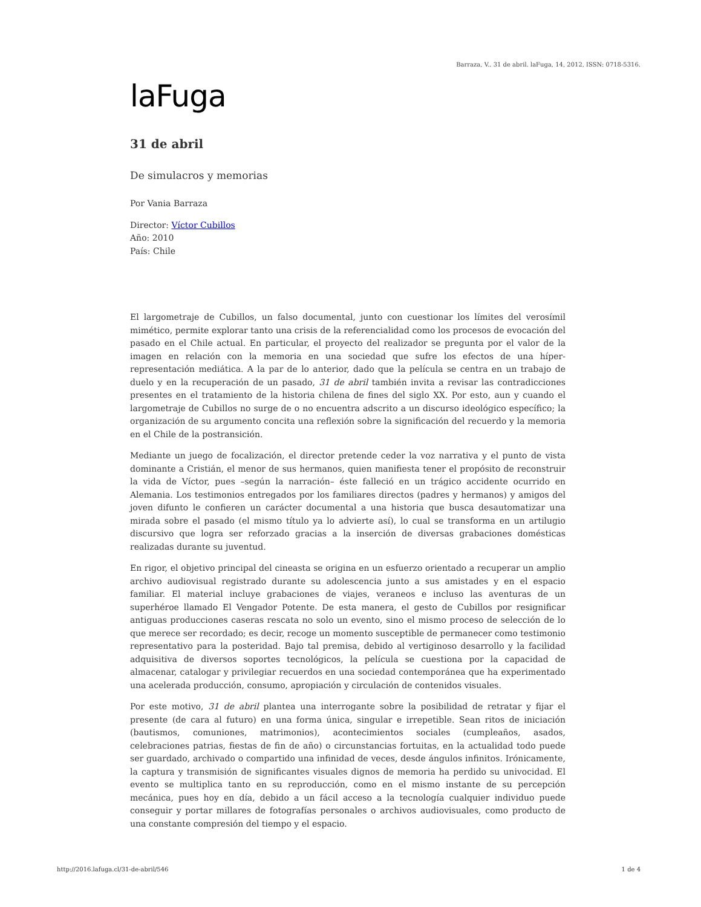Barraza, V.. 31 de abril. laFuga, 14, 2012, ISSN: 0718-5316.
laFuga
31 de abril
De simulacros y memorias
Por Vania Barraza
Director: Víctor Cubillos
Año: 2010
País: Chile
El largometraje de Cubillos, un falso documental, junto con cuestionar los límites del verosímil mimético, permite explorar tanto una crisis de la referencialidad como los procesos de evocación del pasado en el Chile actual. En particular, el proyecto del realizador se pregunta por el valor de la imagen en relación con la memoria en una sociedad que sufre los efectos de una híper-representación mediática. A la par de lo anterior, dado que la película se centra en un trabajo de duelo y en la recuperación de un pasado, 31 de abril también invita a revisar las contradicciones presentes en el tratamiento de la historia chilena de fines del siglo XX. Por esto, aun y cuando el largometraje de Cubillos no surge de o no encuentra adscrito a un discurso ideológico específico; la organización de su argumento concita una reflexión sobre la significación del recuerdo y la memoria en el Chile de la postransición.
Mediante un juego de focalización, el director pretende ceder la voz narrativa y el punto de vista dominante a Cristián, el menor de sus hermanos, quien manifiesta tener el propósito de reconstruir la vida de Víctor, pues –según la narración– éste falleció en un trágico accidente ocurrido en Alemania. Los testimonios entregados por los familiares directos (padres y hermanos) y amigos del joven difunto le confieren un carácter documental a una historia que busca desautomatizar una mirada sobre el pasado (el mismo título ya lo advierte así), lo cual se transforma en un artilugio discursivo que logra ser reforzado gracias a la inserción de diversas grabaciones domésticas realizadas durante su juventud.
En rigor, el objetivo principal del cineasta se origina en un esfuerzo orientado a recuperar un amplio archivo audiovisual registrado durante su adolescencia junto a sus amistades y en el espacio familiar. El material incluye grabaciones de viajes, veraneos e incluso las aventuras de un superhéroe llamado El Vengador Potente. De esta manera, el gesto de Cubillos por resignificar antiguas producciones caseras rescata no solo un evento, sino el mismo proceso de selección de lo que merece ser recordado; es decir, recoge un momento susceptible de permanecer como testimonio representativo para la posteridad. Bajo tal premisa, debido al vertiginoso desarrollo y la facilidad adquisitiva de diversos soportes tecnológicos, la película se cuestiona por la capacidad de almacenar, catalogar y privilegiar recuerdos en una sociedad contemporánea que ha experimentado una acelerada producción, consumo, apropiación y circulación de contenidos visuales.
Por este motivo, 31 de abril plantea una interrogante sobre la posibilidad de retratar y fijar el presente (de cara al futuro) en una forma única, singular e irrepetible. Sean ritos de iniciación (bautismos, comuniones, matrimonios), acontecimientos sociales (cumpleaños, asados, celebraciones patrias, fiestas de fin de año) o circunstancias fortuitas, en la actualidad todo puede ser guardado, archivado o compartido una infinidad de veces, desde ángulos infinitos. Irónicamente, la captura y transmisión de significantes visuales dignos de memoria ha perdido su univocidad. El evento se multiplica tanto en su reproducción, como en el mismo instante de su percepción mecánica, pues hoy en día, debido a un fácil acceso a la tecnología cualquier individuo puede conseguir y portar millares de fotografías personales o archivos audiovisuales, como producto de una constante compresión del tiempo y el espacio.
http://2016.lafuga.cl/31-de-abril/546 1 de 4